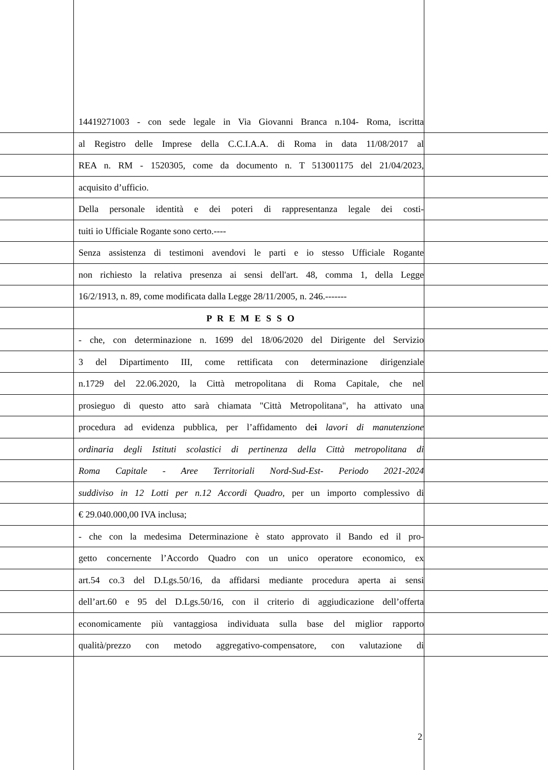14419271003 - con sede legale in Via Giovanni Branca n.104- Roma, iscritta
al Registro delle Imprese della C.C.I.A.A. di Roma in data 11/08/2017 al
REA n. RM - 1520305, come da documento n. T 513001175 del 21/04/2023,
acquisito d’ufficio.
Della personale identità e dei poteri di rappresentanza legale dei costi-
tuiti io Ufficiale Rogante sono certo.----
Senza assistenza di testimoni avendovi le parti e io stesso Ufficiale Rogante
non richiesto la relativa presenza ai sensi dell'art. 48, comma 1, della Legge
16/2/1913, n. 89, come modificata dalla Legge 28/11/2005, n. 246.-------
P R E M E S S O
- che, con determinazione n. 1699 del 18/06/2020 del Dirigente del Servizio
3 del Dipartimento III, come rettificata con determinazione dirigenziale
n.1729 del 22.06.2020, la Città metropolitana di Roma Capitale, che nel
prosieguo di questo atto sarà chiamata "Città Metropolitana", ha attivato una
procedura ad evidenza pubblica, per l’affidamento dei lavori di manutenzione
ordinaria degli Istituti scolastici di pertinenza della Città metropolitana di
Roma Capitale - Aree Territoriali Nord-Sud-Est- Periodo 2021-2024
suddiviso in 12 Lotti per n.12 Accordi Quadro, per un importo complessivo di
€ 29.040.000,00 IVA inclusa;
- che con la medesima Determinazione è stato approvato il Bando ed il pro-
getto concernente l’Accordo Quadro con un unico operatore economico, ex
art.54 co.3 del D.Lgs.50/16, da affidarsi mediante procedura aperta ai sensi
dell’art.60 e 95 del D.Lgs.50/16, con il criterio di aggiudicazione dell’offerta
economicamente più vantaggiosa individuata sulla base del miglior rapporto
qualità/prezzo con metodo aggregativo-compensatore, con valutazione di
2